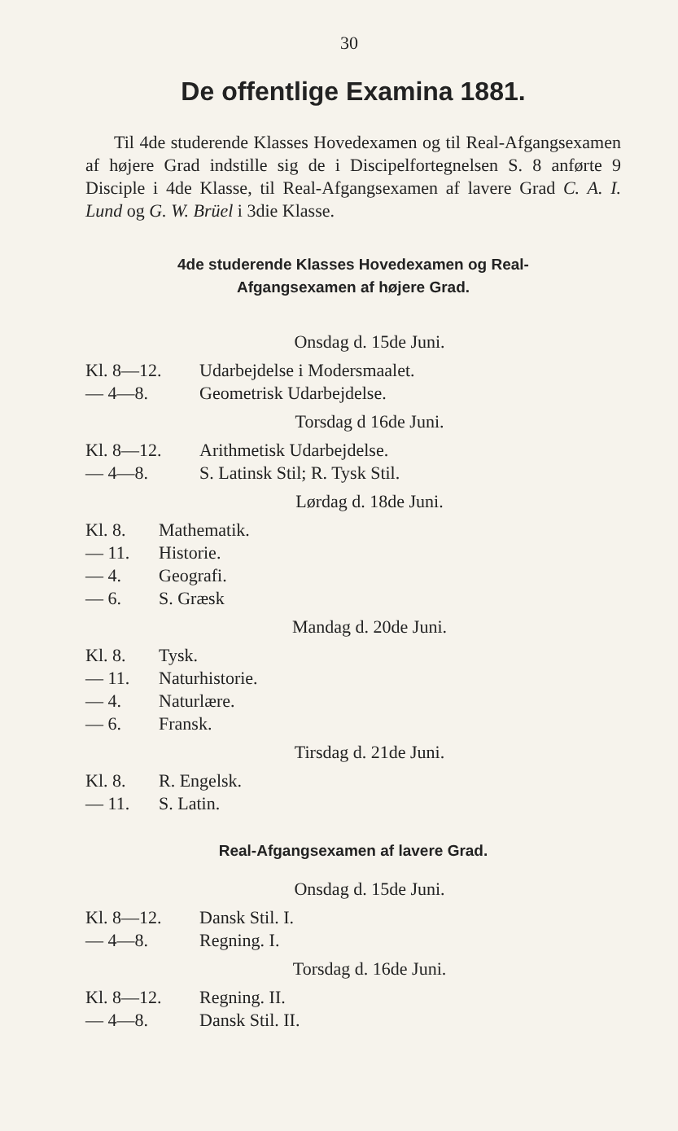30
De offentlige Examina 1881.
Til 4de studerende Klasses Hovedexamen og til Real-Afgangsexamen af højere Grad indstille sig de i Discipelfortegnelsen S. 8 anførte 9 Disciple i 4de Klasse, til Real-Afgangsexamen af lavere Grad C. A. I. Lund og G. W. Brüel i 3die Klasse.
4de studerende Klasses Hovedexamen og Real-
Afgangsexamen af højere Grad.
Onsdag d. 15de Juni.
Kl. 8—12. Udarbejdelse i Modersmaalet.
— 4—8. Geometrisk Udarbejdelse.
Torsdag d 16de Juni.
Kl. 8—12. Arithmetisk Udarbejdelse.
— 4—8. S. Latinsk Stil; R. Tysk Stil.
Lørdag d. 18de Juni.
Kl. 8. Mathematik.
— 11. Historie.
— 4. Geografi.
— 6. S. Græsk
Mandag d. 20de Juni.
Kl. 8. Tysk.
— 11. Naturhistorie.
— 4. Naturlære.
— 6. Fransk.
Tirsdag d. 21de Juni.
Kl. 8. R. Engelsk.
— 11. S. Latin.
Real-Afgangsexamen af lavere Grad.
Onsdag d. 15de Juni.
Kl. 8—12. Dansk Stil. I.
— 4—8. Regning. I.
Torsdag d. 16de Juni.
Kl. 8—12. Regning. II.
— 4—8. Dansk Stil. II.